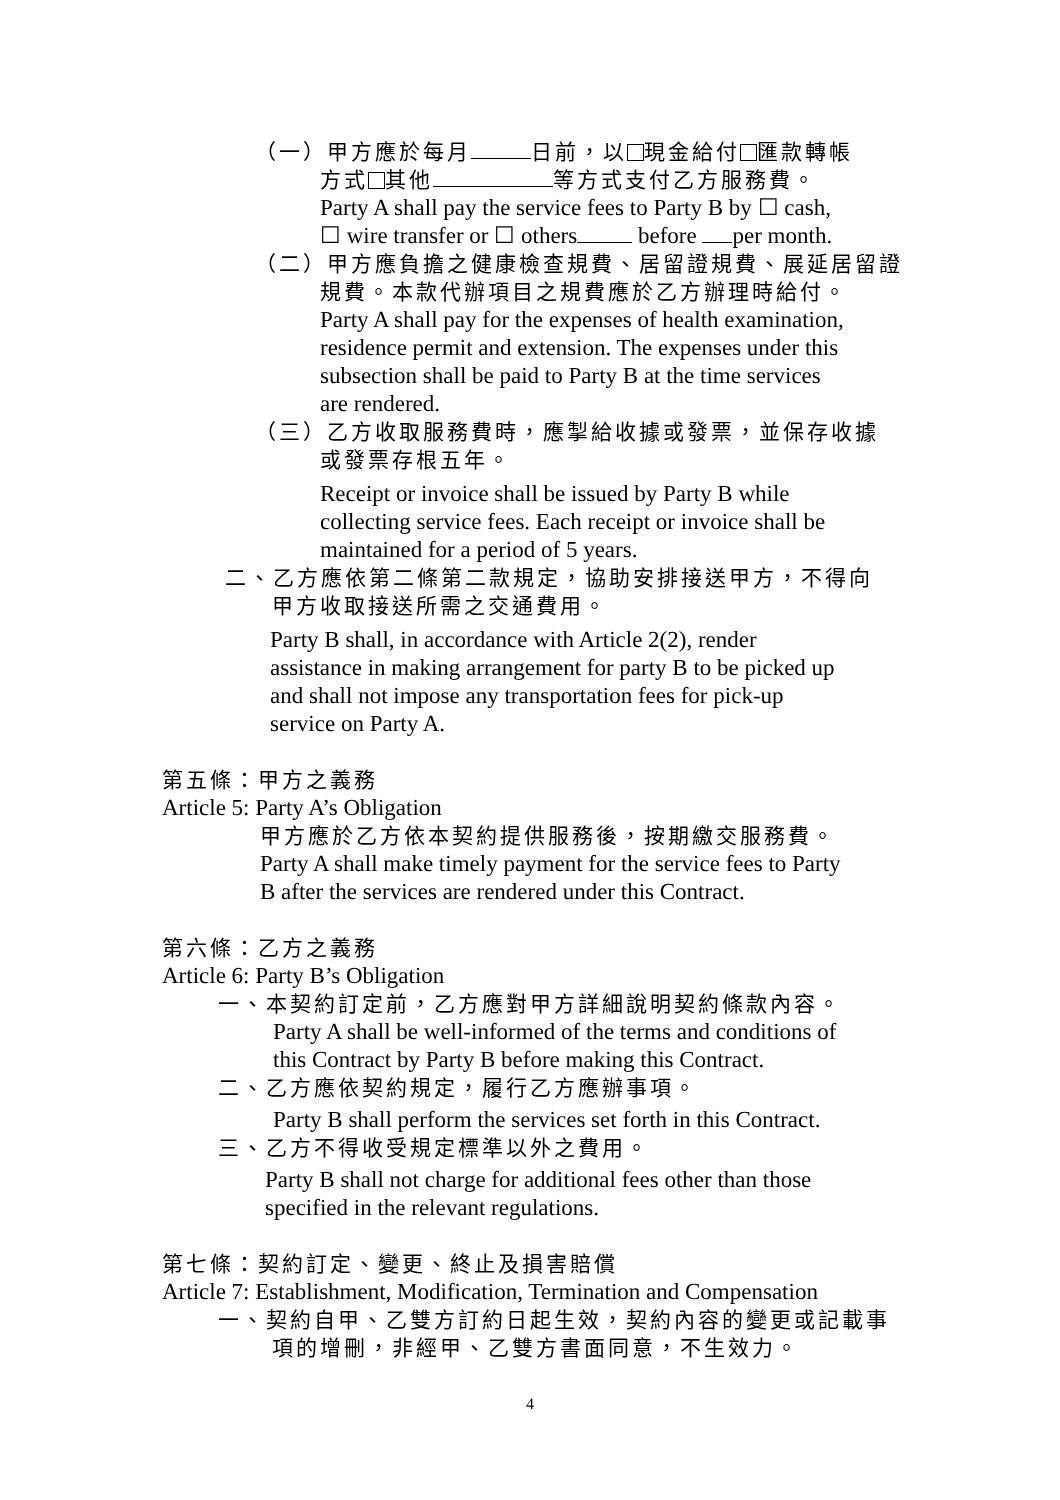（一）甲方應於每月 日前，以 現金給付 匯款轉帳
方式 其他 等方式支付乙方服務費。
Party A shall pay the service fees to Party B by ☐ cash,
☐ wire transfer or ☐ others before per month.
（二）甲方應負擔之健康檢查規費、居留證規費、展延居留證
規費。本款代辦項目之規費應於乙方辦理時給付。
Party A shall pay for the expenses of health examination,
residence permit and extension. The expenses under this
subsection shall be paid to Party B at the time services
are rendered.
（三）乙方收取服務費時，應掣給收據或發票，並保存收據
或發票存根五年。
Receipt or invoice shall be issued by Party B while
collecting service fees. Each receipt or invoice shall be
maintained for a period of 5 years.
二、乙方應依第二條第二款規定，協助安排接送甲方，不得向
甲方收取接送所需之交通費用。
Party B shall, in accordance with Article 2(2), render
assistance in making arrangement for party B to be picked up
and shall not impose any transportation fees for pick-up
service on Party A.
第五條：甲方之義務
Article 5: Party A’s Obligation
甲方應於乙方依本契約提供服務後，按期繳交服務費。
Party A shall make timely payment for the service fees to Party
B after the services are rendered under this Contract.
第六條：乙方之義務
Article 6: Party B’s Obligation
一、本契約訂定前，乙方應對甲方詳細說明契約條款內容。
Party A shall be well-informed of the terms and conditions of
this Contract by Party B before making this Contract.
二、乙方應依契約規定，履行乙方應辦事項。
Party B shall perform the services set forth in this Contract.
三、乙方不得收受規定標準以外之費用。
Party B shall not charge for additional fees other than those
specified in the relevant regulations.
第七條：契約訂定、變更、終止及損害賠償
Article 7: Establishment, Modification, Termination and Compensation
一、契約自甲、乙雙方訂約日起生效，契約內容的變更或記載事
項的增刪，非經甲、乙雙方書面同意，不生效力。
4